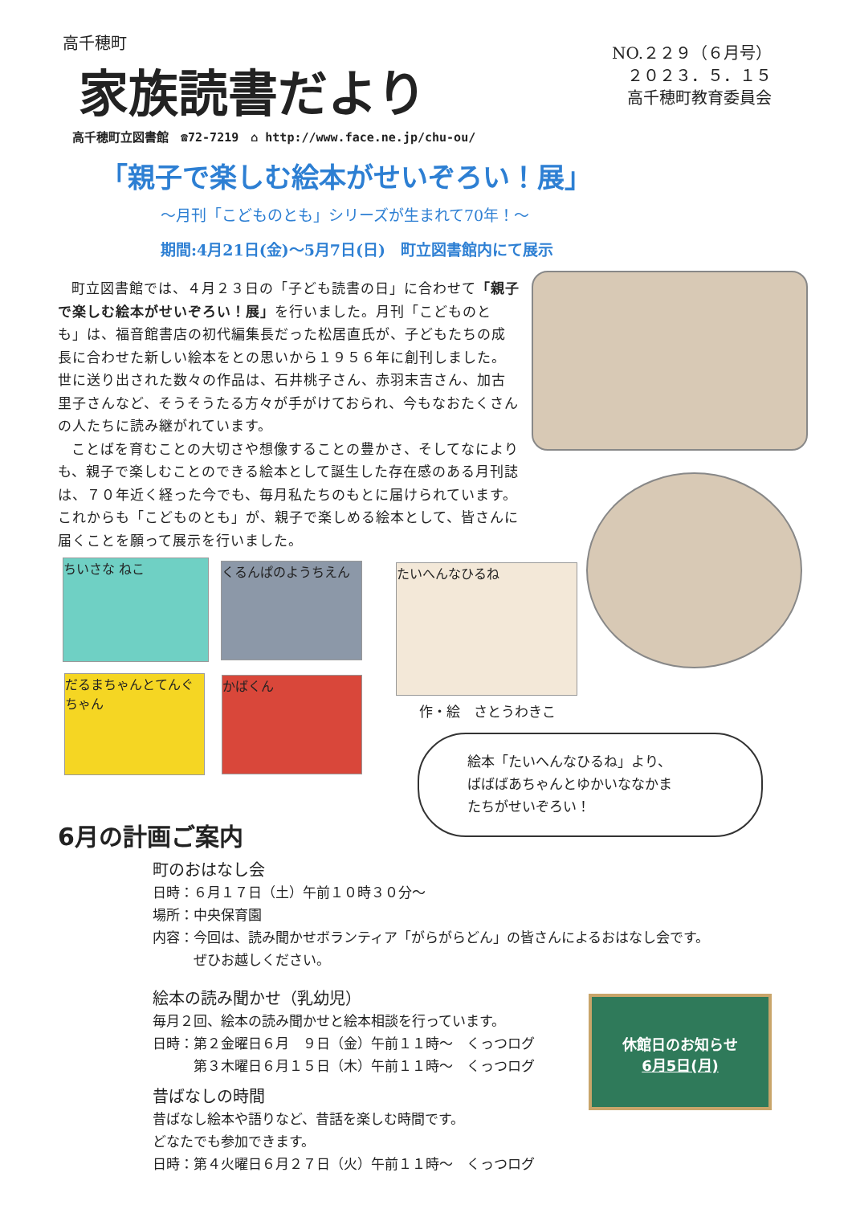高千穂町
家族読書だより
NO.２２９（６月号）
２０２３．５．１５
高千穂町教育委員会
高千穂町立図書館　☎72-7219　⌂ http://www.face.ne.jp/chu-ou/
「親子で楽しむ絵本がせいぞろい！展」
～月刊「こどものとも」シリーズが生まれて70年！～
期間:4月21日(金)～5月7日(日)　町立図書館内にて展示
町立図書館では、４月２３日の「子ども読書の日」に合わせて「親子で楽しむ絵本がせいぞろい！展」を行いました。月刊「こどものとも」は、福音館書店の初代編集長だった松居直氏が、子どもたちの成長に合わせた新しい絵本をとの思いから１９５６年に創刊しました。世に送り出された数々の作品は、石井桃子さん、赤羽末吉さん、加古里子さんなど、そうそうたる方々が手がけておられ、今もなおたくさんの人たちに読み継がれています。
ことばを育むことの大切さや想像することの豊かさ、そしてなによりも、親子で楽しむことのできる絵本として誕生した存在感のある月刊誌は、７０年近く経った今でも、毎月私たちのもとに届けられています。これからも「こどものとも」が、親子で楽しめる絵本として、皆さんに届くことを願って展示を行いました。
ちいさな ねこ くるんぱのようちえん
だるまちゃんとてんぐちゃん
かばくん
たいへんなひるね
作・絵　さとうわきこ
絵本「たいへんなひるね」より、
ばばばあちゃんとゆかいななかま
たちがせいぞろい！
6月の計画ご案内
町のおはなし会
日時：６月１７日（土）午前１０時３０分～
場所：中央保育園
内容：今回は、読み聞かせボランティア「がらがらどん」の皆さんによるおはなし会です。
　　　ぜひお越しください。
絵本の読み聞かせ（乳幼児）
毎月２回、絵本の読み聞かせと絵本相談を行っています。
日時：第２金曜日６月　９日（金）午前１１時～　くっつログ
　　　第３木曜日６月１５日（木）午前１１時～　くっつログ
昔ばなしの時間
昔ばなし絵本や語りなど、昔話を楽しむ時間です。
どなたでも参加できます。
日時：第４火曜日６月２７日（火）午前１１時～　くっつログ
休館日のお知らせ
6月5日(月)